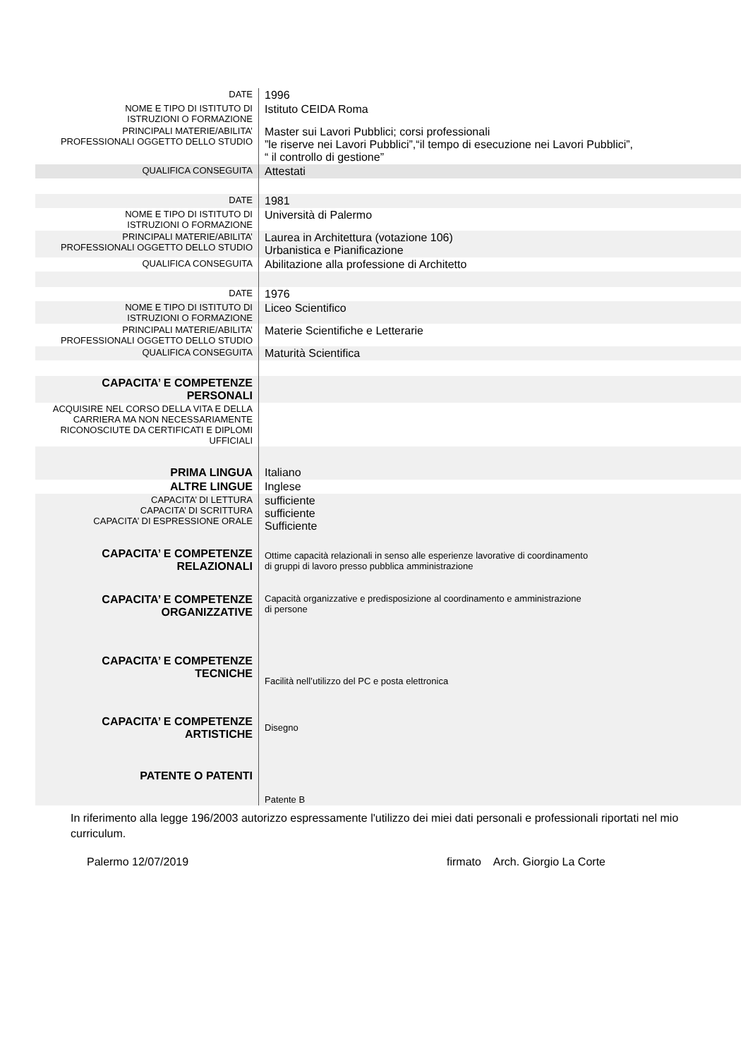| DATE | 1996 |
| NOME E TIPO DI ISTITUTO DI ISTRUZIONI O FORMAZIONE | Istituto CEIDA Roma |
| PRINCIPALI MATERIE/ABILITA’ PROFESSIONALI OGGETTO DELLO STUDIO | Master sui Lavori Pubblici; corsi professionali ”le riserve nei Lavori Pubblici”,“il tempo di esecuzione nei Lavori Pubblici”, “ il controllo di gestione” |
| QUALIFICA CONSEGUITA | Attestati |
| DATE | 1981 |
| NOME E TIPO DI ISTITUTO DI ISTRUZIONI O FORMAZIONE | Università di Palermo |
| PRINCIPALI MATERIE/ABILITA’ PROFESSIONALI OGGETTO DELLO STUDIO | Laurea in Architettura (votazione 106) Urbanistica e Pianificazione |
| QUALIFICA CONSEGUITA | Abilitazione alla professione di Architetto |
| DATE | 1976 |
| NOME E TIPO DI ISTITUTO DI ISTRUZIONI O FORMAZIONE | Liceo Scientifico |
| PRINCIPALI MATERIE/ABILITA’ PROFESSIONALI OGGETTO DELLO STUDIO | Materie Scientifiche e Letterarie |
| QUALIFICA CONSEGUITA | Maturità Scientifica |
| CAPACITA’ E COMPETENZE PERSONALI | |
| ACQUISIRE NEL CORSO DELLA VITA E DELLA CARRIERA MA NON NECESSARIAMENTE RICONOSCIUTE DA CERTIFICATI E DIPLOMI UFFICIALI | |
| PRIMA LINGUA | Italiano |
| ALTRE LINGUE | Inglese |
| CAPACITA’ DI LETTURA CAPACITA’ DI SCRITTURA CAPACITA’ DI ESPRESSIONE ORALE | sufficiente sufficiente Sufficiente |
| CAPACITA’ E COMPETENZE RELAZIONALI | Ottime capacità relazionali in senso alle esperienze lavorative di coordinamento di gruppi di lavoro presso pubblica amministrazione |
| CAPACITA’ E COMPETENZE ORGANIZZATIVE | Capacità organizzative e predisposizione al coordinamento e amministrazione di persone |
| CAPACITA’ E COMPETENZE TECNICHE | Facilità nell’utilizzo del PC e posta elettronica |
| CAPACITA’ E COMPETENZE ARTISTICHE | Disegno |
| PATENTE O PATENTI | Patente B |
In riferimento alla legge 196/2003 autorizzo espressamente l'utilizzo dei miei dati personali e professionali riportati nel mio curriculum.
Palermo 12/07/2019 firmato Arch. Giorgio La Corte